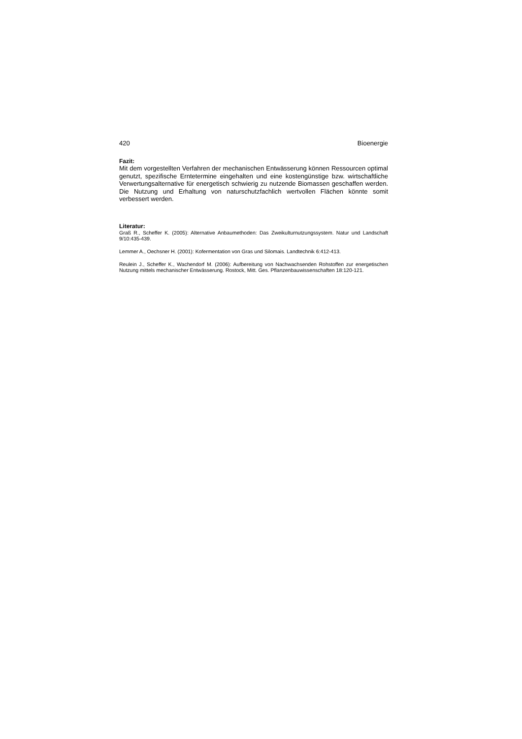420 Bioenergie
Fazit:
Mit dem vorgestellten Verfahren der mechanischen Entwässerung können Ressourcen optimal genutzt, spezifische Erntetermine eingehalten und eine kostengünstige bzw. wirtschaftliche Verwertungsalternative für energetisch schwierig zu nutzende Biomassen geschaffen werden. Die Nutzung und Erhaltung von naturschutzfachlich wertvollen Flächen könnte somit verbessert werden.
Literatur:
Graß R., Scheffer K. (2005): Alternative Anbaumethoden: Das Zweikulturnutzungssystem. Natur und Landschaft 9/10:435-439.
Lemmer A., Oechsner H. (2001): Kofermentation von Gras und Silomais. Landtechnik 6:412-413.
Reulein J., Scheffer K., Wachendorf M. (2006): Aufbereitung von Nachwachsenden Rohstoffen zur energetischen Nutzung mittels mechanischer Entwässerung. Rostock, Mitt. Ges. Pflanzenbauwissenschaften 18:120-121.